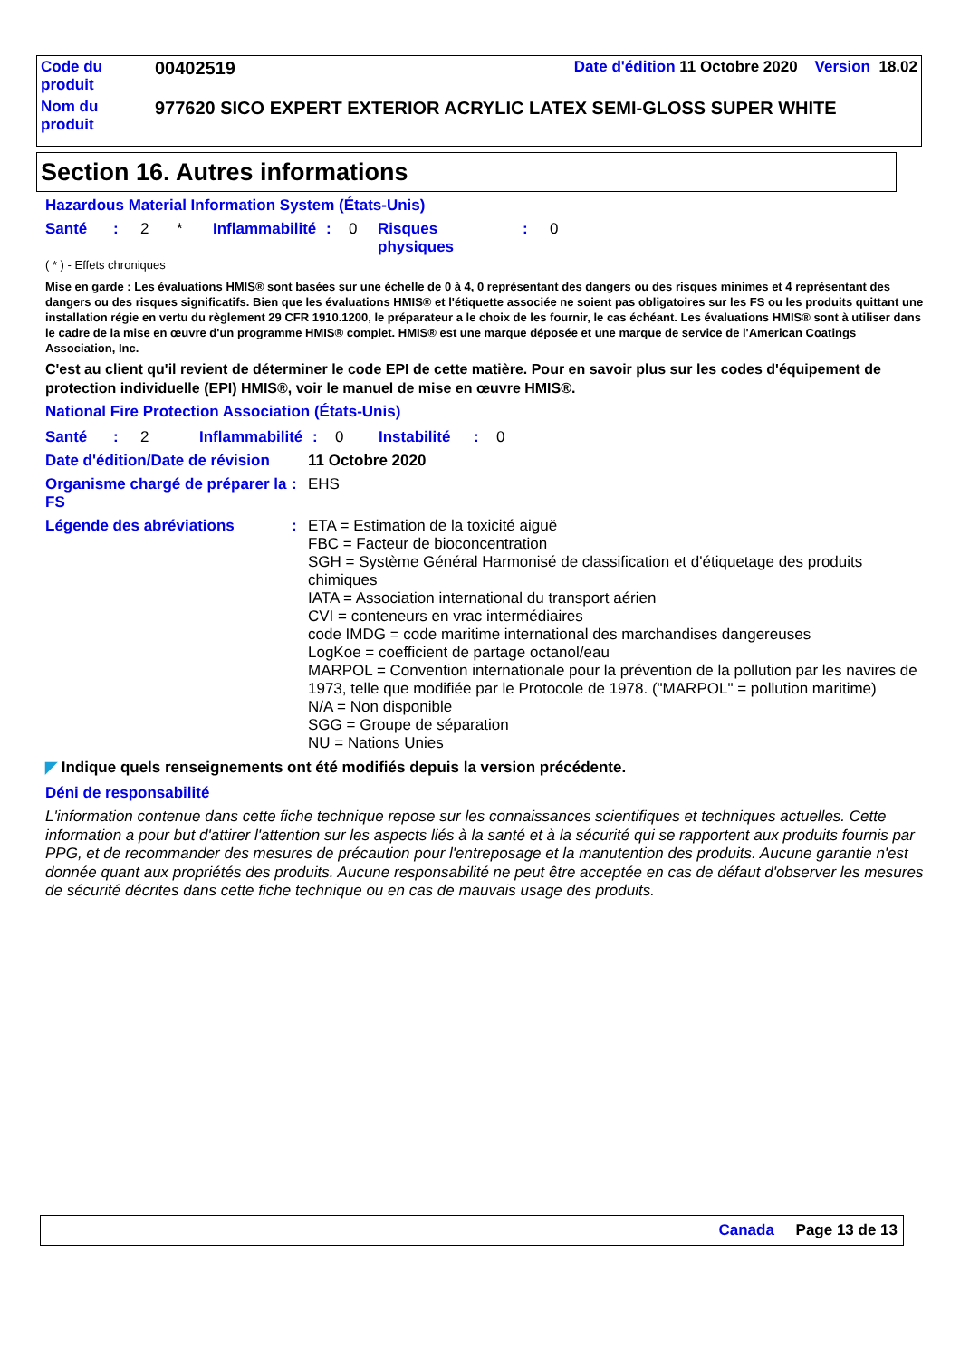| Code du produit | 00402519 | Date d'édition 11 Octobre 2020 Version 18.02 |
| Nom du produit | 977620 SICO EXPERT EXTERIOR ACRYLIC LATEX SEMI-GLOSS SUPER WHITE | |
Section 16. Autres informations
Hazardous Material Information System (États-Unis)
Santé: 2 * Inflammabilité: 0 Risques
physiques: 0
( * ) - Effets chroniques
Mise en garde : Les évaluations HMIS® sont basées sur une échelle de 0 à 4, 0 représentant des dangers ou des risques minimes et 4 représentant des dangers ou des risques significatifs. Bien que les évaluations HMIS® et l'étiquette associée ne soient pas obligatoires sur les FS ou les produits quittant une installation régie en vertu du règlement 29 CFR 1910.1200, le préparateur a le choix de les fournir, le cas échéant. Les évaluations HMIS® sont à utiliser dans le cadre de la mise en œuvre d'un programme HMIS® complet. HMIS® est une marque déposée et une marque de service de l'American Coatings Association, Inc.
C'est au client qu'il revient de déterminer le code EPI de cette matière. Pour en savoir plus sur les codes d'équipement de protection individuelle (EPI) HMIS®, voir le manuel de mise en œuvre HMIS®.
National Fire Protection Association (États-Unis)
Santé: 2 Inflammabilité: 0 Instabilité: 0
Date d'édition/Date de révision 11 Octobre 2020
Organisme chargé de préparer la FS: EHS
Légende des abréviations: ETA = Estimation de la toxicité aiguë
FBC = Facteur de bioconcentration
SGH = Système Général Harmonisé de classification et d'étiquetage des produits chimiques
IATA = Association international du transport aérien
CVI = conteneurs en vrac intermédiaires
code IMDG = code maritime international des marchandises dangereuses
LogKoe = coefficient de partage octanol/eau
MARPOL = Convention internationale pour la prévention de la pollution par les navires de 1973, telle que modifiée par le Protocole de 1978. ("MARPOL" = pollution maritime)
N/A = Non disponible
SGG = Groupe de séparation
NU = Nations Unies
◤ Indique quels renseignements ont été modifiés depuis la version précédente.
Déni de responsabilité
L'information contenue dans cette fiche technique repose sur les connaissances scientifiques et techniques actuelles. Cette information a pour but d'attirer l'attention sur les aspects liés à la santé et à la sécurité qui se rapportent aux produits fournis par PPG, et de recommander des mesures de précaution pour l'entreposage et la manutention des produits. Aucune garantie n'est donnée quant aux propriétés des produits. Aucune responsabilité ne peut être acceptée en cas de défaut d'observer les mesures de sécurité décrites dans cette fiche technique ou en cas de mauvais usage des produits.
Canada Page 13 de 13